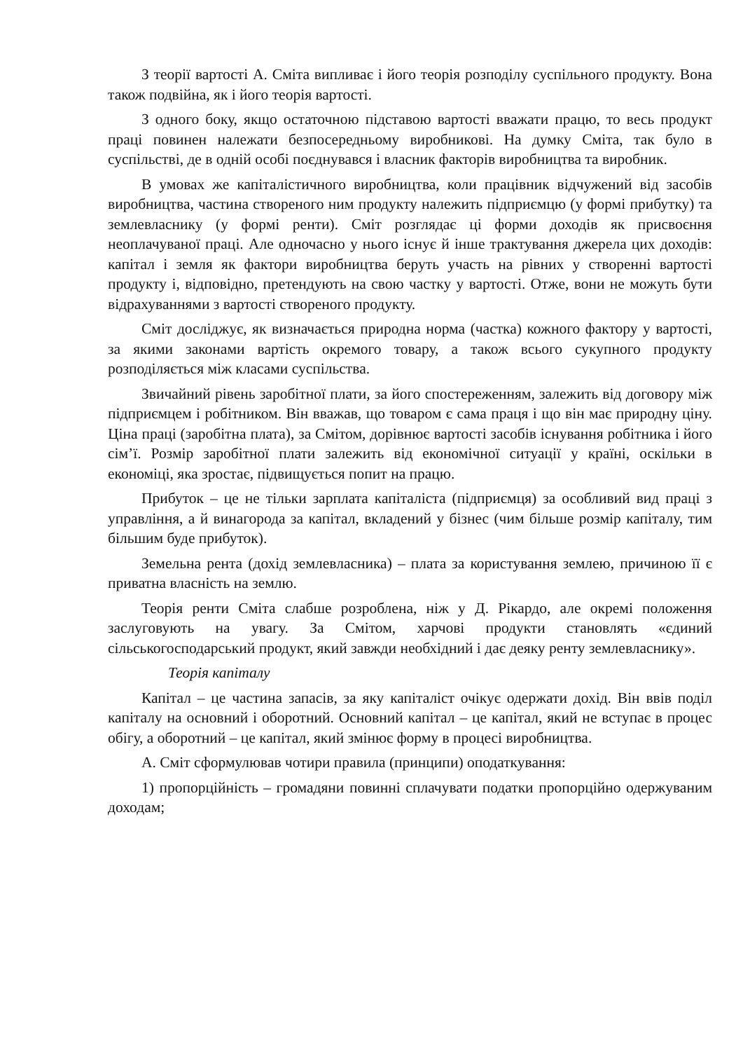З теорії вартості А. Сміта випливає і його теорія розподілу суспільного продукту. Вона також подвійна, як і його теорія вартості.
З одного боку, якщо остаточною підставою вартості вважати працю, то весь продукт праці повинен належати безпосередньому виробникові. На думку Сміта, так було в суспільстві, де в одній особі поєднувався і власник факторів виробництва та виробник.
В умовах же капіталістичного виробництва, коли працівник відчужений від засобів виробництва, частина створеного ним продукту належить підприємцю (у формі прибутку) та землевласнику (у формі ренти). Сміт розглядає ці форми доходів як присвоєння неоплачуваної праці. Але одночасно у нього існує й інше трактування джерела цих доходів: капітал і земля як фактори виробництва беруть участь на рівних у створенні вартості продукту і, відповідно, претендують на свою частку у вартості. Отже, вони не можуть бути відрахуваннями з вартості створеного продукту.
Сміт досліджує, як визначається природна норма (частка) кожного фактору у вартості, за якими законами вартість окремого товару, а також всього сукупного продукту розподіляється між класами суспільства.
Звичайний рівень заробітної плати, за його спостереженням, залежить від договору між підприємцем і робітником. Він вважав, що товаром є сама праця і що він має природну ціну. Ціна праці (заробітна плата), за Смітом, дорівнює вартості засобів існування робітника і його сім’ї. Розмір заробітної плати залежить від економічної ситуації у країні, оскільки в економіці, яка зростає, підвищується попит на працю.
Прибуток – це не тільки зарплата капіталіста (підприємця) за особливий вид праці з управління, а й винагорода за капітал, вкладений у бізнес (чим більше розмір капіталу, тим більшим буде прибуток).
Земельна рента (дохід землевласника) – плата за користування землею, причиною її є приватна власність на землю.
Теорія ренти Сміта слабше розроблена, ніж у Д. Рікардо, але окремі положення заслуговують на увагу. За Смітом, харчові продукти становлять «єдиний сільськогосподарський продукт, який завжди необхідний і дає деяку ренту землевласнику».
Теорія капіталу
Капітал – це частина запасів, за яку капіталіст очікує одержати дохід. Він ввів поділ капіталу на основний і оборотний. Основний капітал – це капітал, який не вступає в процес обігу, а оборотний – це капітал, який змінює форму в процесі виробництва.
А. Сміт сформулював чотири правила (принципи) оподаткування:
1) пропорційність – громадяни повинні сплачувати податки пропорційно одержуваним доходам;